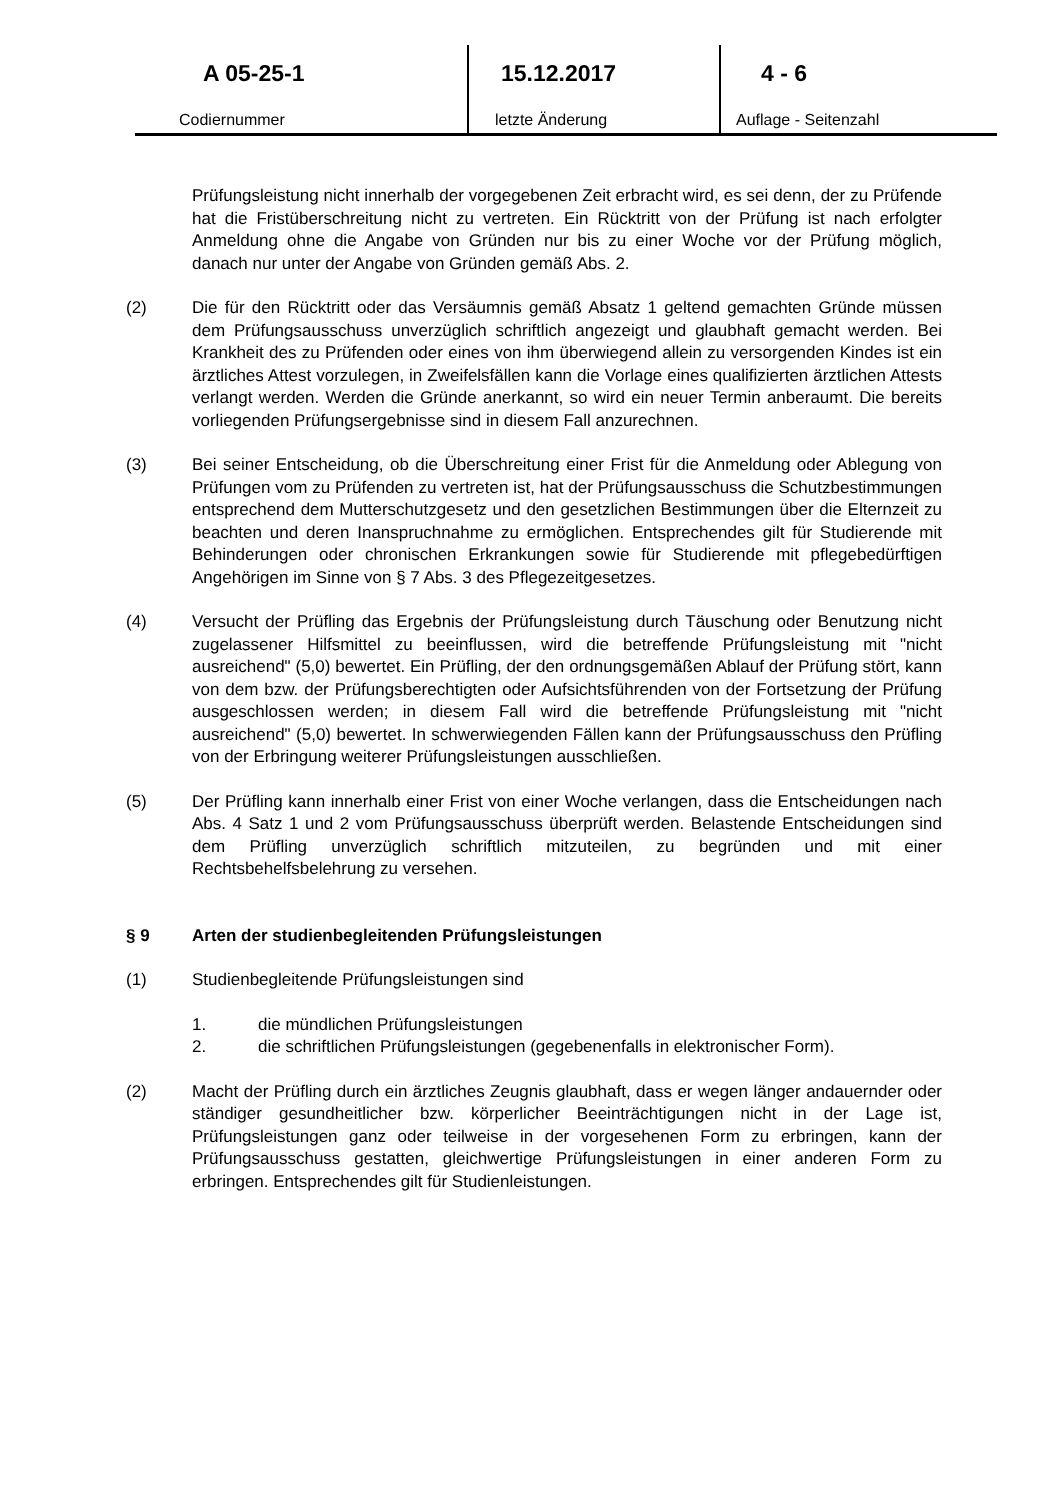| A 05-25-1 Codiernummer | 15.12.2017 letzte Änderung | 4 - 6 Auflage - Seitenzahl |
Prüfungsleistung nicht innerhalb der vorgegebenen Zeit erbracht wird, es sei denn, der zu Prüfende hat die Fristüberschreitung nicht zu vertreten. Ein Rücktritt von der Prüfung ist nach erfolgter Anmeldung ohne die Angabe von Gründen nur bis zu einer Woche vor der Prüfung möglich, danach nur unter der Angabe von Gründen gemäß Abs. 2.
(2) Die für den Rücktritt oder das Versäumnis gemäß Absatz 1 geltend gemachten Gründe müssen dem Prüfungsausschuss unverzüglich schriftlich angezeigt und glaubhaft gemacht werden. Bei Krankheit des zu Prüfenden oder eines von ihm überwiegend allein zu versorgenden Kindes ist ein ärztliches Attest vorzulegen, in Zweifelsfällen kann die Vorlage eines qualifizierten ärztlichen Attests verlangt werden. Werden die Gründe anerkannt, so wird ein neuer Termin anberaumt. Die bereits vorliegenden Prüfungsergebnisse sind in diesem Fall anzurechnen.
(3) Bei seiner Entscheidung, ob die Überschreitung einer Frist für die Anmeldung oder Ablegung von Prüfungen vom zu Prüfenden zu vertreten ist, hat der Prüfungsausschuss die Schutzbestimmungen entsprechend dem Mutterschutzgesetz und den gesetzlichen Bestimmungen über die Elternzeit zu beachten und deren Inanspruchnahme zu ermöglichen. Entsprechendes gilt für Studierende mit Behinderungen oder chronischen Erkrankungen sowie für Studierende mit pflegebedürftigen Angehörigen im Sinne von § 7 Abs. 3 des Pflegezeitgesetzes.
(4) Versucht der Prüfling das Ergebnis der Prüfungsleistung durch Täuschung oder Benutzung nicht zugelassener Hilfsmittel zu beeinflussen, wird die betreffende Prüfungsleistung mit "nicht ausreichend" (5,0) bewertet. Ein Prüfling, der den ordnungsgemäßen Ablauf der Prüfung stört, kann von dem bzw. der Prüfungsberechtigten oder Aufsichtsführenden von der Fortsetzung der Prüfung ausgeschlossen werden; in diesem Fall wird die betreffende Prüfungsleistung mit "nicht ausreichend" (5,0) bewertet. In schwerwiegenden Fällen kann der Prüfungsausschuss den Prüfling von der Erbringung weiterer Prüfungsleistungen ausschließen.
(5) Der Prüfling kann innerhalb einer Frist von einer Woche verlangen, dass die Entscheidungen nach Abs. 4 Satz 1 und 2 vom Prüfungsausschuss überprüft werden. Belastende Entscheidungen sind dem Prüfling unverzüglich schriftlich mitzuteilen, zu begründen und mit einer Rechtsbehelfsbelehrung zu versehen.
§ 9 Arten der studienbegleitenden Prüfungsleistungen
(1) Studienbegleitende Prüfungsleistungen sind
1. die mündlichen Prüfungsleistungen
2. die schriftlichen Prüfungsleistungen (gegebenenfalls in elektronischer Form).
(2) Macht der Prüfling durch ein ärztliches Zeugnis glaubhaft, dass er wegen länger andauernder oder ständiger gesundheitlicher bzw. körperlicher Beeinträchtigungen nicht in der Lage ist, Prüfungsleistungen ganz oder teilweise in der vorgesehenen Form zu erbringen, kann der Prüfungsausschuss gestatten, gleichwertige Prüfungsleistungen in einer anderen Form zu erbringen. Entsprechendes gilt für Studienleistungen.